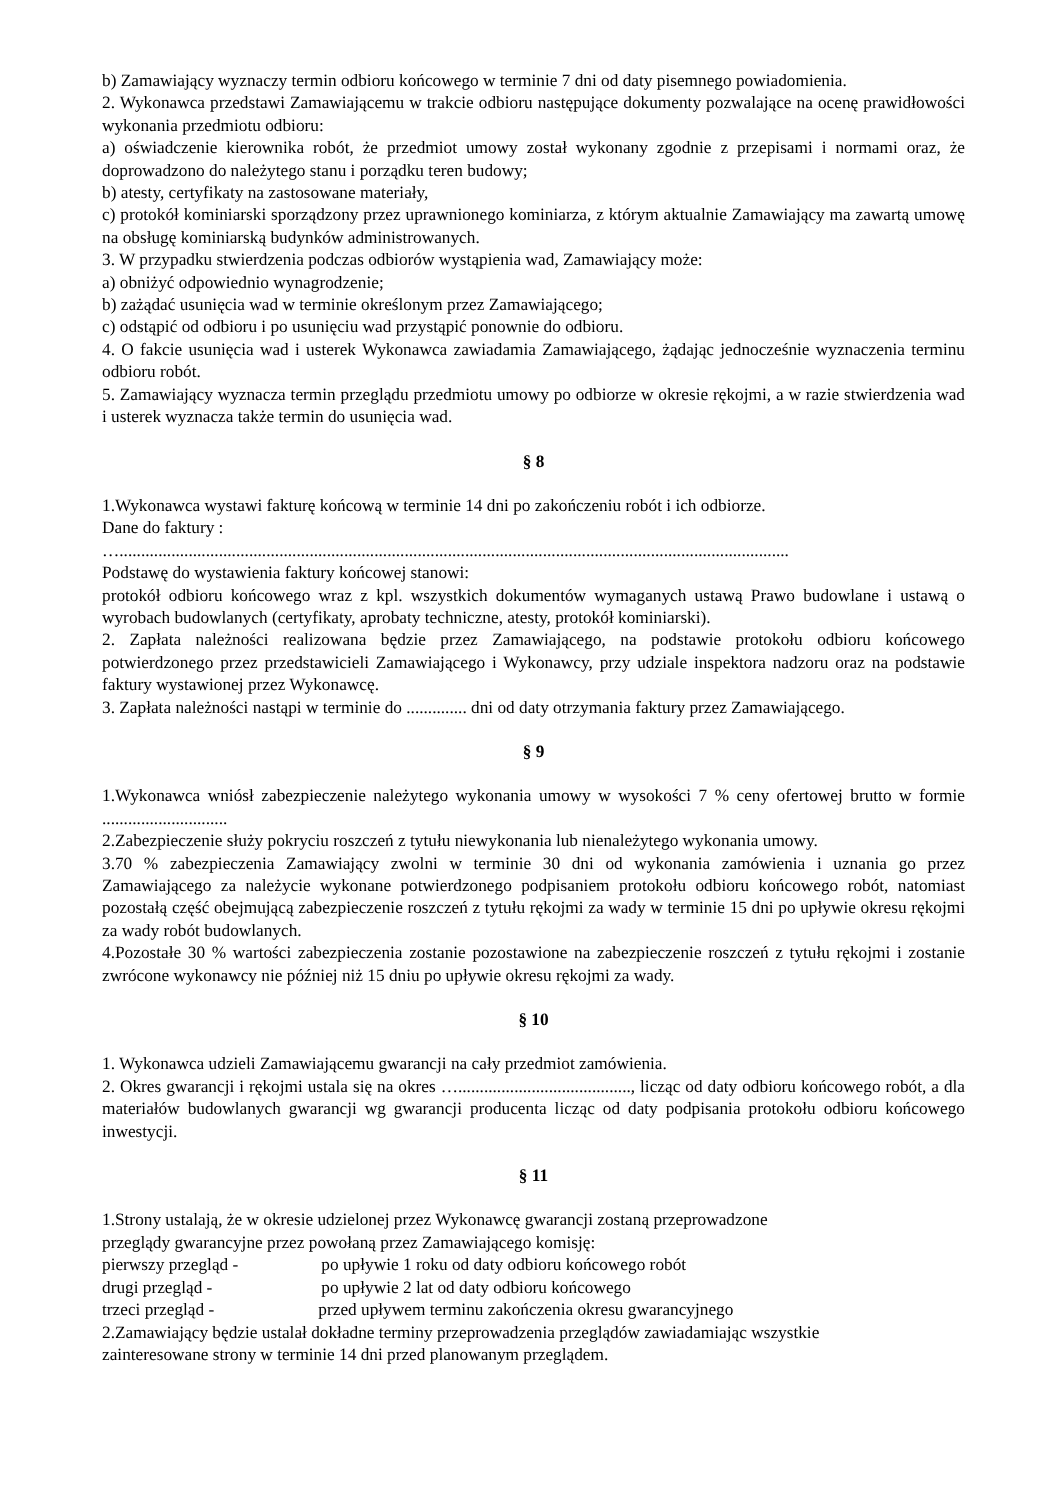b) Zamawiający wyznaczy termin odbioru końcowego w terminie 7 dni od daty pisemnego powiadomienia.
2. Wykonawca przedstawi Zamawiającemu w trakcie odbioru następujące dokumenty pozwalające na ocenę prawidłowości wykonania przedmiotu odbioru:
a) oświadczenie kierownika robót, że przedmiot umowy został wykonany zgodnie z przepisami i normami oraz, że doprowadzono do należytego stanu i porządku teren budowy;
b) atesty, certyfikaty na zastosowane materiały,
c) protokół kominiarski sporządzony przez uprawnionego kominiarza, z którym aktualnie Zamawiający ma zawartą umowę na obsługę kominiarską budynków administrowanych.
3. W przypadku stwierdzenia podczas odbiorów wystąpienia wad, Zamawiający może:
a) obniżyć odpowiednio wynagrodzenie;
b) zażądać usunięcia wad w terminie określonym przez Zamawiającego;
c) odstąpić od odbioru i po usunięciu wad przystąpić ponownie do odbioru.
4. O fakcie usunięcia wad i usterek Wykonawca zawiadamia Zamawiającego, żądając jednocześnie wyznaczenia terminu odbioru robót.
5. Zamawiający wyznacza termin przeglądu przedmiotu umowy po odbiorze w okresie rękojmi, a w razie stwierdzenia wad i usterek wyznacza także termin do usunięcia wad.
§ 8
1.Wykonawca wystawi fakturę końcową w terminie 14 dni po zakończeniu robót i ich odbiorze.
Dane do faktury :
…...........................................................................................................................................................
Podstawę do wystawienia faktury końcowej stanowi:
protokół odbioru końcowego wraz z kpl. wszystkich dokumentów wymaganych ustawą Prawo budowlane i ustawą o wyrobach budowlanych (certyfikaty, aprobaty techniczne, atesty, protokół kominiarski).
2. Zapłata należności realizowana będzie przez Zamawiającego, na podstawie protokołu odbioru końcowego potwierdzonego przez przedstawicieli Zamawiającego i Wykonawcy, przy udziale inspektora nadzoru oraz na podstawie faktury wystawionej przez Wykonawcę.
3. Zapłata należności nastąpi w terminie do .............. dni od daty otrzymania faktury przez Zamawiającego.
§ 9
1.Wykonawca wniósł zabezpieczenie należytego wykonania umowy w wysokości 7 % ceny ofertowej brutto w formie .............................
2.Zabezpieczenie służy pokryciu roszczeń z tytułu niewykonania lub nienależytego wykonania umowy.
3.70 % zabezpieczenia Zamawiający zwolni w terminie 30 dni od wykonania zamówienia i uznania go przez Zamawiającego za należycie wykonane potwierdzonego podpisaniem protokołu odbioru końcowego robót, natomiast pozostałą część obejmującą zabezpieczenie roszczeń z tytułu rękojmi za wady w terminie 15 dni po upływie okresu rękojmi za wady robót budowlanych.
4.Pozostałe 30 % wartości zabezpieczenia zostanie pozostawione na zabezpieczenie roszczeń z tytułu rękojmi i zostanie zwrócone wykonawcy nie później niż 15 dniu po upływie okresu rękojmi za wady.
§ 10
1. Wykonawca udzieli Zamawiającemu gwarancji na cały przedmiot zamówienia.
2. Okres gwarancji i rękojmi ustala się na okres …........................................, licząc od daty odbioru końcowego robót, a dla materiałów budowlanych gwarancji wg gwarancji producenta licząc od daty podpisania protokołu odbioru końcowego inwestycji.
§ 11
1.Strony ustalają, że w okresie udzielonej przez Wykonawcę gwarancji zostaną przeprowadzone
przeglądy gwarancyjne przez powołaną przez Zamawiającego komisję:
pierwszy przegląd - po upływie 1 roku od daty odbioru końcowego robót
drugi przegląd - po upływie 2 lat od daty odbioru końcowego
trzeci przegląd - przed upływem terminu zakończenia okresu gwarancyjnego
2.Zamawiający będzie ustalał dokładne terminy przeprowadzenia przeglądów zawiadamiając wszystkie
zainteresowane strony w terminie 14 dni przed planowanym przeglądem.